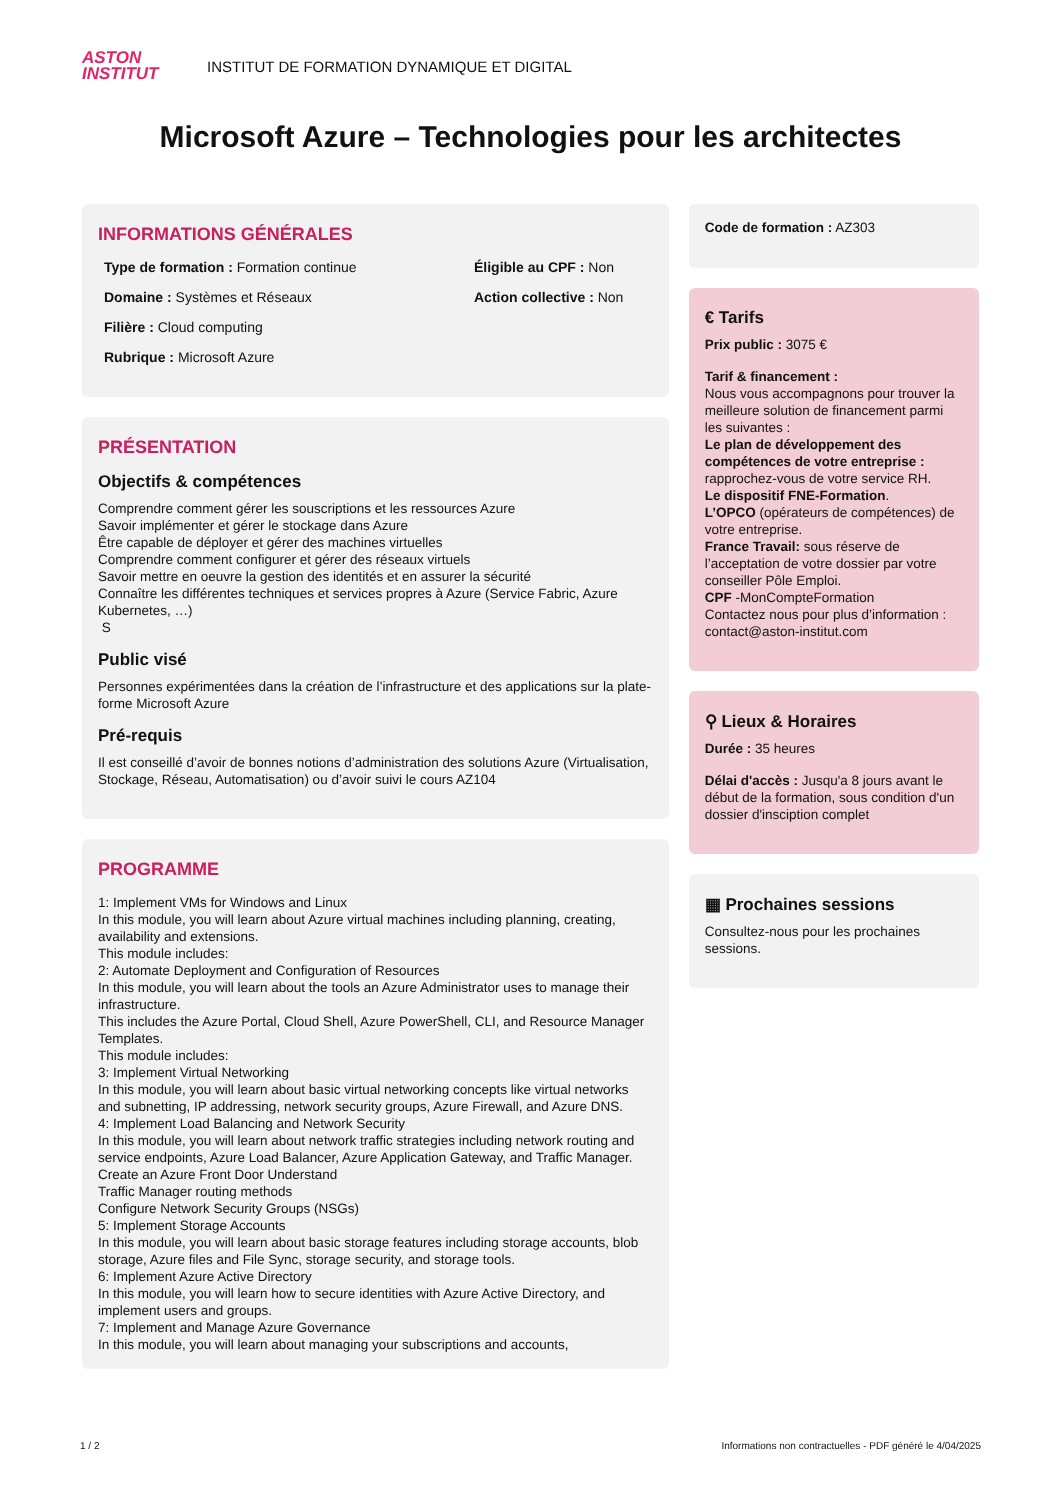ASTON
INSTITUT
INSTITUT DE FORMATION DYNAMIQUE ET DIGITAL
Microsoft Azure – Technologies pour les architectes
INFORMATIONS GÉNÉRALES
Type de formation : Formation continue
Éligible au CPF : Non
Domaine : Systèmes et Réseaux
Action collective : Non
Filière : Cloud computing
Rubrique : Microsoft Azure
PRÉSENTATION
Objectifs & compétences
Comprendre comment gérer les souscriptions et les ressources Azure
Savoir implémenter et gérer le stockage dans Azure
Être capable de déployer et gérer des machines virtuelles
Comprendre comment configurer et gérer des réseaux virtuels
Savoir mettre en oeuvre la gestion des identités et en assurer la sécurité
Connaître les différentes techniques et services propres à Azure (Service Fabric, Azure Kubernetes, …)
S
Public visé
Personnes expérimentées dans la création de l’infrastructure et des applications sur la plate-forme Microsoft Azure
Pré-requis
Il est conseillé d’avoir de bonnes notions d’administration des solutions Azure (Virtualisation, Stockage, Réseau, Automatisation) ou d’avoir suivi le cours AZ104
PROGRAMME
1: Implement VMs for Windows and Linux
In this module, you will learn about Azure virtual machines including planning, creating, availability and extensions.
This module includes:
2: Automate Deployment and Configuration of Resources
In this module, you will learn about the tools an Azure Administrator uses to manage their infrastructure.
This includes the Azure Portal, Cloud Shell, Azure PowerShell, CLI, and Resource Manager Templates.
This module includes:
3: Implement Virtual Networking
In this module, you will learn about basic virtual networking concepts like virtual networks and subnetting, IP addressing, network security groups, Azure Firewall, and Azure DNS.
4: Implement Load Balancing and Network Security
In this module, you will learn about network traffic strategies including network routing and service endpoints, Azure Load Balancer, Azure Application Gateway, and Traffic Manager.
Create an Azure Front Door Understand
Traffic Manager routing methods
Configure Network Security Groups (NSGs)
5: Implement Storage Accounts
In this module, you will learn about basic storage features including storage accounts, blob storage, Azure files and File Sync, storage security, and storage tools.
6: Implement Azure Active Directory
In this module, you will learn how to secure identities with Azure Active Directory, and implement users and groups.
7: Implement and Manage Azure Governance
In this module, you will learn about managing your subscriptions and accounts,
Code de formation : AZ303
€ Tarifs
Prix public : 3075 €
Tarif & financement :
Nous vous accompagnons pour trouver la meilleure solution de financement parmi les suivantes :
Le plan de développement des compétences de votre entreprise : rapprochez-vous de votre service RH.
Le dispositif FNE-Formation.
L’OPCO (opérateurs de compétences) de votre entreprise.
France Travail: sous réserve de l’acceptation de votre dossier par votre conseiller Pôle Emploi.
CPF -MonCompteFormation
Contactez nous pour plus d’information : contact@aston-institut.com
⚲ Lieux & Horaires
Durée : 35 heures
Délai d'accès : Jusqu'a 8 jours avant le début de la formation, sous condition d'un dossier d'insciption complet
▦ Prochaines sessions
Consultez-nous pour les prochaines sessions.
1 / 2 Informations non contractuelles - PDF généré le 4/04/2025